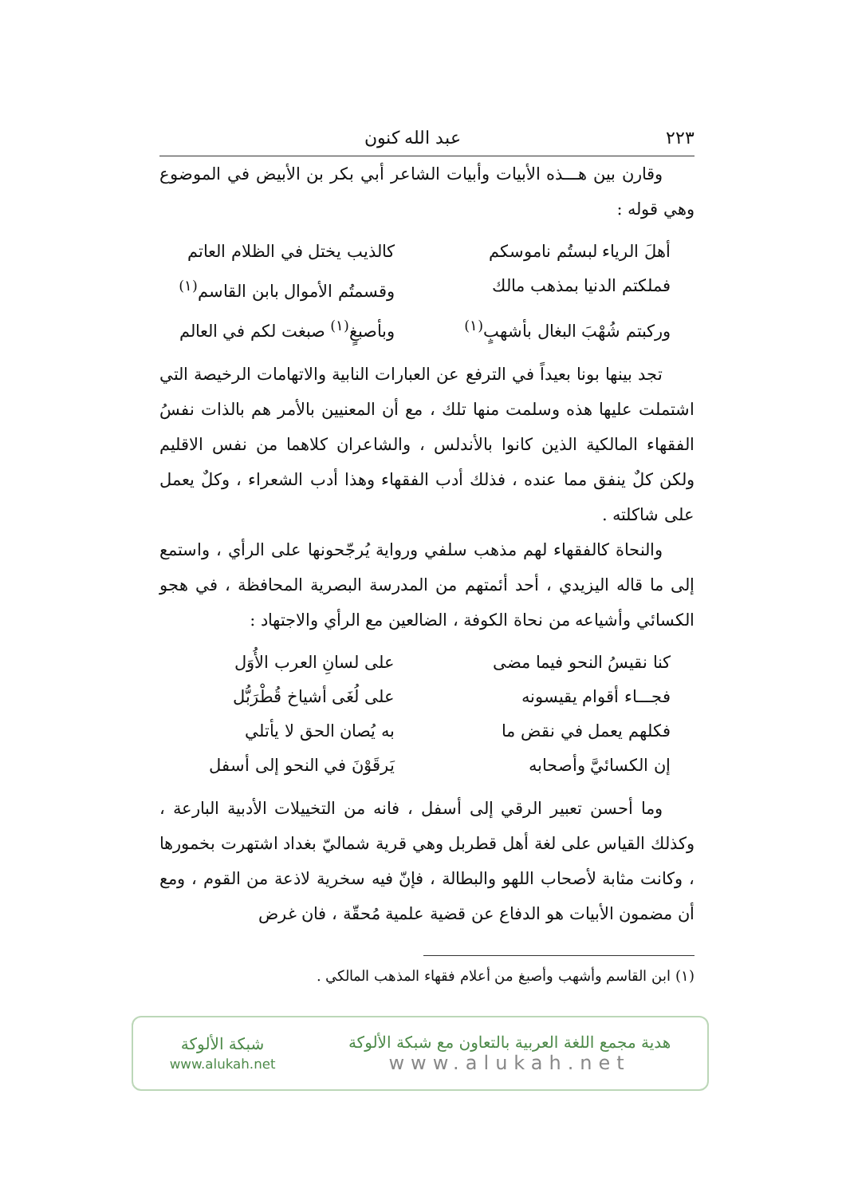٢٢٣ عبد الله كنون
وقارن بين هـــذه الأبيات وأبيات الشاعر أبي بكر بن الأبيض في الموضوع وهي قوله :
أهلَ الرياء لبستُم ناموسكم كالذيب يختل في الظلام العاتم
فملكتم الدنيا بمذهب مالك وقسمتُم الأموال بابن القاسم<sup>(١)</sup>
وركبتم شُهْبَ البغال بأشهبٍ<sup>(١)</sup> وبأصبغٍ<sup>(١)</sup> صبغت لكم في العالم
تجد بينها بونا بعيداً في الترفع عن العبارات النابية والاتهامات الرخيصة التي اشتملت عليها هذه وسلمت منها تلك ، مع أن المعنيين بالأمر هم بالذات نفسُ الفقهاء المالكية الذين كانوا بالأندلس ، والشاعران كلاهما من نفس الاقليم ولكن كلٌ ينفق مما عنده ، فذلك أدب الفقهاء وهذا أدب الشعراء ، وكلٌ يعمل على شاكلته .
والنحاة كالفقهاء لهم مذهب سلفي ورواية يُرجّحونها على الرأي ، واستمع إلى ما قاله اليزيدي ، أحد أئمتهم من المدرسة البصرية المحافظة ، في هجو الكسائي وأشياعه من نحاة الكوفة ، الضالعين مع الرأي والاجتهاد :
كنا نقيسُ النحو فيما مضى على لسانِ العرب الأُوَل
فجـــاء أقوام يقيسونه على لُغَى أشياخ قُطْرَبُّل
فكلهم يعمل في نقض ما به يُصان الحق لا يأتلي
إن الكسائيَّ وأصحابه يَرقَوْنَ في النحو إلى أسفل
وما أحسن تعبير الرقي إلى أسفل ، فانه من التخييلات الأدبية البارعة ، وكذلك القياس على لغة أهل قطربل وهي قرية شماليّ بغداد اشتهرت بخمورها ، وكانت مثابة لأصحاب اللهو والبطالة ، فإنّ فيه سخرية لاذعة من القوم ، ومع أن مضمون الأبيات هو الدفاع عن قضية علمية مُحقّة ، فان غرض
(١) ابن القاسم وأشهب وأصبغ من أعلام فقهاء المذهب المالكي .
هدية مجمع اللغة العربية بالتعاون مع شبكة الألوكة
www.alukah.net
شبكة الألوكة
www.alukah.net